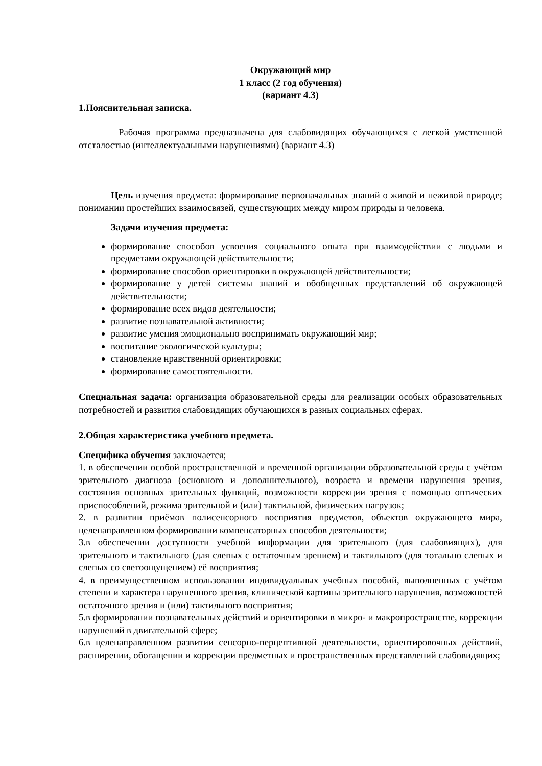Окружающий мир
1 класс (2 год обучения)
(вариант 4.3)
1.Пояснительная записка.
Рабочая программа предназначена для слабовидящих обучающихся с легкой умственной отсталостью (интеллектуальными нарушениями) (вариант 4.3)
Цель изучения предмета: формирование первоначальных знаний о живой и неживой природе; понимании простейших взаимосвязей, существующих между миром природы и человека.
Задачи изучения предмета:
формирование способов усвоения социального опыта при взаимодействии с людьми и предметами окружающей действительности;
формирование способов ориентировки в окружающей действительности;
формирование у детей системы знаний и обобщенных представлений об окружающей действительности;
формирование всех видов деятельности;
развитие познавательной активности;
развитие умения эмоционально воспринимать окружающий мир;
воспитание экологической культуры;
становление нравственной ориентировки;
формирование самостоятельности.
Специальная задача: организация образовательной среды для реализации особых образовательных потребностей и развития слабовидящих обучающихся в разных социальных сферах.
2.Общая характеристика учебного предмета.
Специфика обучения заключается;
1. в обеспечении особой пространственной и временной организации образовательной среды с учётом зрительного диагноза (основного и дополнительного), возраста и времени нарушения зрения, состояния основных зрительных функций, возможности коррекции зрения с помощью оптических приспособлений, режима зрительной и (или) тактильной, физических нагрузок;
2. в развитии приёмов полисенсорного восприятия предметов, объектов окружающего мира, целенаправленном формировании компенсаторных способов деятельности;
3.в обеспечении доступности учебной информации для зрительного (для слабовиящих), для зрительного и тактильного (для слепых с остаточным зрением) и тактильного (для тотально слепых и слепых со светоощущением) её восприятия;
4. в преимущественном использовании индивидуальных учебных пособий, выполненных с учётом степени и характера нарушенного зрения, клинической картины зрительного нарушения, возможностей остаточного зрения и (или) тактильного восприятия;
5.в формировании познавательных действий и ориентировки в микро- и макропространстве, коррекции нарушений в двигательной сфере;
6.в целенаправленном развитии сенсорно-перцептивной деятельности, ориентировочных действий, расширении, обогащении и коррекции предметных и пространственных представлений слабовидящих;